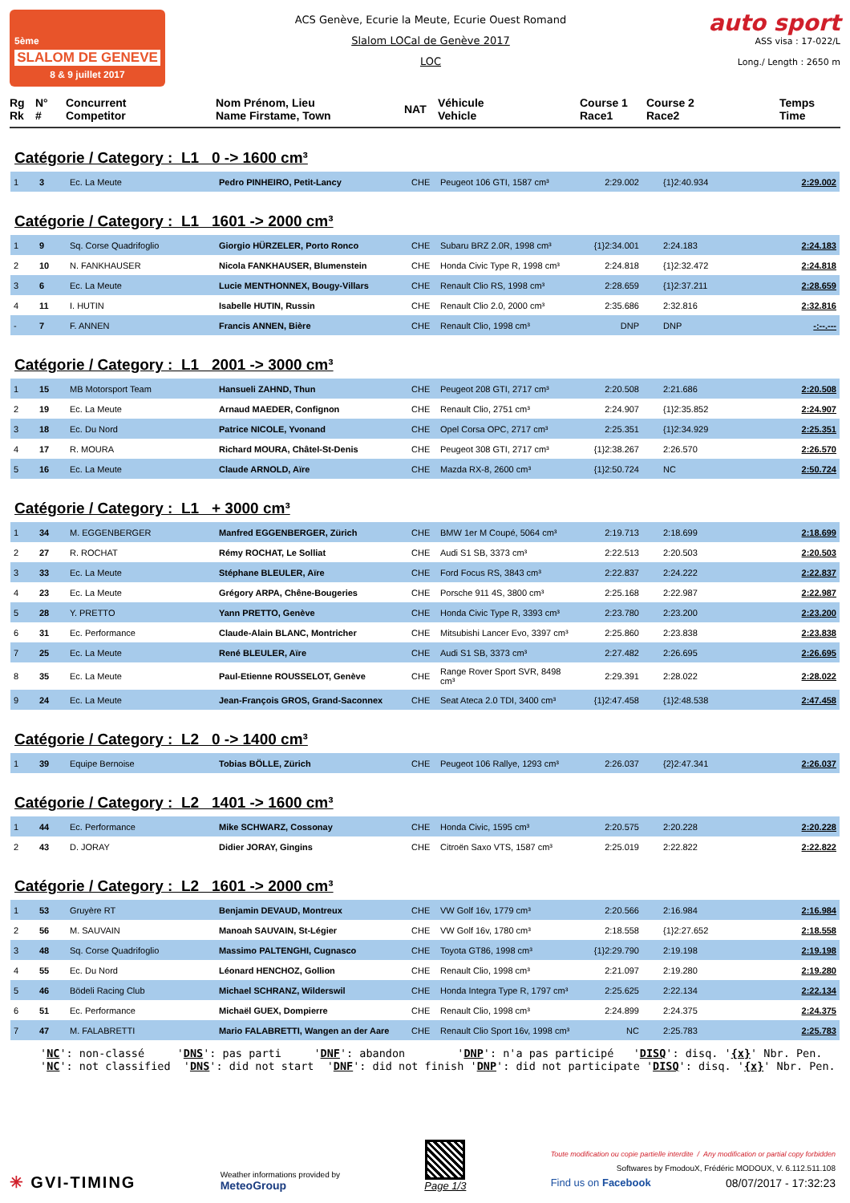5ème
SLALOM DE GENEVE
8 & 9 juillet 2017
ACS Genève, Ecurie la Meute, Ecurie Ouest Romand
Slalom LOCal de Genève 2017
LOC
auto sport
ASS visa : 17-022/L
Long./ Length : 2650 m
Rg
Rk
N°
#
Concurrent
Competitor
Nom Prénom, Lieu
Name Firstame, Town
NAT
Véhicule
Vehicle
Course 1
Race1
Course 2
Race2
Temps
Time
Catégorie / Category : L1 0 -> 1600 cm³
| 1 | 3 | Ec. La Meute | Pedro PINHEIRO, Petit-Lancy | CHE | Peugeot 106 GTI, 1587 cm³ | 2:29.002 | {1}2:40.934 | 2:29.002 |
Catégorie / Category : L1 1601 -> 2000 cm³
| 1 | 9 | Sq. Corse Quadrifoglio | Giorgio HÜRZELER, Porto Ronco | CHE | Subaru BRZ 2.0R, 1998 cm³ | {1}2:34.001 | 2:24.183 | 2:24.183 |
| 2 | 10 | N. FANKHAUSER | Nicola FANKHAUSER, Blumenstein | CHE | Honda Civic Type R, 1998 cm³ | 2:24.818 | {1}2:32.472 | 2:24.818 |
| 3 | 6 | Ec. La Meute | Lucie MENTHONNEX, Bougy-Villars | CHE | Renault Clio RS, 1998 cm³ | 2:28.659 | {1}2:37.211 | 2:28.659 |
| 4 | 11 | I. HUTIN | Isabelle HUTIN, Russin | CHE | Renault Clio 2.0, 2000 cm³ | 2:35.686 | 2:32.816 | 2:32.816 |
| - | 7 | F. ANNEN | Francis ANNEN, Bière | CHE | Renault Clio, 1998 cm³ | DNP | DNP | -:--.--- |
Catégorie / Category : L1 2001 -> 3000 cm³
| 1 | 15 | MB Motorsport Team | Hansueli ZAHND, Thun | CHE | Peugeot 208 GTI, 2717 cm³ | 2:20.508 | 2:21.686 | 2:20.508 |
| 2 | 19 | Ec. La Meute | Arnaud MAEDER, Confignon | CHE | Renault Clio, 2751 cm³ | 2:24.907 | {1}2:35.852 | 2:24.907 |
| 3 | 18 | Ec. Du Nord | Patrice NICOLE, Yvonand | CHE | Opel Corsa OPC, 2717 cm³ | 2:25.351 | {1}2:34.929 | 2:25.351 |
| 4 | 17 | R. MOURA | Richard MOURA, Châtel-St-Denis | CHE | Peugeot 308 GTI, 2717 cm³ | {1}2:38.267 | 2:26.570 | 2:26.570 |
| 5 | 16 | Ec. La Meute | Claude ARNOLD, Aïre | CHE | Mazda RX-8, 2600 cm³ | {1}2:50.724 | NC | 2:50.724 |
Catégorie / Category : L1 + 3000 cm³
| 1 | 34 | M. EGGENBERGER | Manfred EGGENBERGER, Zürich | CHE | BMW 1er M Coupé, 5064 cm³ | 2:19.713 | 2:18.699 | 2:18.699 |
| 2 | 27 | R. ROCHAT | Rémy ROCHAT, Le Solliat | CHE | Audi S1 SB, 3373 cm³ | 2:22.513 | 2:20.503 | 2:20.503 |
| 3 | 33 | Ec. La Meute | Stéphane BLEULER, Aïre | CHE | Ford Focus RS, 3843 cm³ | 2:22.837 | 2:24.222 | 2:22.837 |
| 4 | 23 | Ec. La Meute | Grégory ARPA, Chêne-Bougeries | CHE | Porsche 911 4S, 3800 cm³ | 2:25.168 | 2:22.987 | 2:22.987 |
| 5 | 28 | Y. PRETTO | Yann PRETTO, Genève | CHE | Honda Civic Type R, 3393 cm³ | 2:23.780 | 2:23.200 | 2:23.200 |
| 6 | 31 | Ec. Performance | Claude-Alain BLANC, Montricher | CHE | Mitsubishi Lancer Evo, 3397 cm³ | 2:25.860 | 2:23.838 | 2:23.838 |
| 7 | 25 | Ec. La Meute | René BLEULER, Aïre | CHE | Audi S1 SB, 3373 cm³ | 2:27.482 | 2:26.695 | 2:26.695 |
| 8 | 35 | Ec. La Meute | Paul-Etienne ROUSSELOT, Genève | CHE | Range Rover Sport SVR, 8498 cm³ | 2:29.391 | 2:28.022 | 2:28.022 |
| 9 | 24 | Ec. La Meute | Jean-François GROS, Grand-Saconnex | CHE | Seat Ateca 2.0 TDI, 3400 cm³ | {1}2:47.458 | {1}2:48.538 | 2:47.458 |
Catégorie / Category : L2 0 -> 1400 cm³
| 1 | 39 | Equipe Bernoise | Tobias BÖLLE, Zürich | CHE | Peugeot 106 Rallye, 1293 cm³ | 2:26.037 | {2}2:47.341 | 2:26.037 |
Catégorie / Category : L2 1401 -> 1600 cm³
| 1 | 44 | Ec. Performance | Mike SCHWARZ, Cossonay | CHE | Honda Civic, 1595 cm³ | 2:20.575 | 2:20.228 | 2:20.228 |
| 2 | 43 | D. JORAY | Didier JORAY, Gingins | CHE | Citroën Saxo VTS, 1587 cm³ | 2:25.019 | 2:22.822 | 2:22.822 |
Catégorie / Category : L2 1601 -> 2000 cm³
| 1 | 53 | Gruyère RT | Benjamin DEVAUD, Montreux | CHE | VW Golf 16v, 1779 cm³ | 2:20.566 | 2:16.984 | 2:16.984 |
| 2 | 56 | M. SAUVAIN | Manoah SAUVAIN, St-Légier | CHE | VW Golf 16v, 1780 cm³ | 2:18.558 | {1}2:27.652 | 2:18.558 |
| 3 | 48 | Sq. Corse Quadrifoglio | Massimo PALTENGHI, Cugnasco | CHE | Toyota GT86, 1998 cm³ | {1}2:29.790 | 2:19.198 | 2:19.198 |
| 4 | 55 | Ec. Du Nord | Léonard HENCHOZ, Gollion | CHE | Renault Clio, 1998 cm³ | 2:21.097 | 2:19.280 | 2:19.280 |
| 5 | 46 | Bödeli Racing Club | Michael SCHRANZ, Wilderswil | CHE | Honda Integra Type R, 1797 cm³ | 2:25.625 | 2:22.134 | 2:22.134 |
| 6 | 51 | Ec. Performance | Michaël GUEX, Dompierre | CHE | Renault Clio, 1998 cm³ | 2:24.899 | 2:24.375 | 2:24.375 |
| 7 | 47 | M. FALABRETTI | Mario FALABRETTI, Wangen an der Aare | CHE | Renault Clio Sport 16v, 1998 cm³ | NC | 2:25.783 | 2:25.783 |
'NC': non-classé 'DNS': pas parti 'DNF': abandon 'DNP': n'a pas participé 'DISQ': disq. '{x}' Nbr. Pen. 'NC': not classified 'DNS': did not start 'DNF': did not finish 'DNP': did not participate 'DISQ': disq. '{x}' Nbr. Pen.
✳ GVI-TIMING
Weather informations provided by
MeteoGroup
Page 1/3
Toute modification ou copie partielle interdite / Any modification or partial copy forbidden
Softwares by FmodouX, Frédéric MODOUX, V. 6.112.511.108
Find us on Facebook 08/07/2017 - 17:32:23